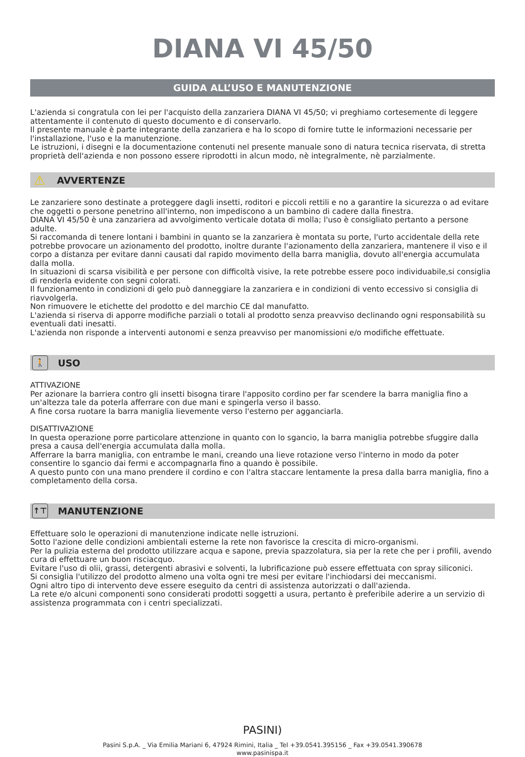DIANA VI 45/50
GUIDA ALL’USO E MANUTENZIONE
L'azienda si congratula con lei per l'acquisto della zanzariera DIANA VI 45/50; vi preghiamo cortesemente di leggere attentamente il contenuto di questo documento e di conservarlo.
Il presente manuale è parte integrante della zanzariera e ha lo scopo di fornire tutte le informazioni necessarie per l'installazione, l'uso e la manutenzione.
Le istruzioni, i disegni e la documentazione contenuti nel presente manuale sono di natura tecnica riservata, di stretta proprietà dell'azienda e non possono essere riprodotti in alcun modo, nè integralmente, nè parzialmente.
⚠ AVVERTENZE
Le zanzariere sono destinate a proteggere dagli insetti, roditori e piccoli rettili e no a garantire la sicurezza o ad evitare che oggetti o persone penetrino all'interno, non impediscono a un bambino di cadere dalla finestra.
DIANA VI 45/50 è una zanzariera ad avvolgimento verticale dotata di molla; l'uso è consigliato pertanto a persone adulte.
Si raccomanda di tenere lontani i bambini in quanto se la zanzariera è montata su porte, l'urto accidentale della rete potrebbe provocare un azionamento del prodotto, inoltre durante l'azionamento della zanzariera, mantenere il viso e il corpo a distanza per evitare danni causati dal rapido movimento della barra maniglia, dovuto all'energia accumulata dalla molla.
In situazioni di scarsa visibilità e per persone con difficoltà visive, la rete potrebbe essere poco individuabile,si consiglia di renderla evidente con segni colorati.
Il funzionamento in condizioni di gelo può danneggiare la zanzariera e in condizioni di vento eccessivo si consiglia di riavvolgerla.
Non rimuovere le etichette del prodotto e del marchio CE dal manufatto.
L'azienda si riserva di apporre modifiche parziali o totali al prodotto senza preavviso declinando ogni responsabilità su eventuali dati inesatti.
L'azienda non risponde a interventi autonomi e senza preavviso per manomissioni e/o modifiche effettuate.
🚶 USO
ATTIVAZIONE
Per azionare la barriera contro gli insetti bisogna tirare l'apposito cordino per far scendere la barra maniglia fino a un'altezza tale da poterla afferrare con due mani e spingerla verso il basso.
A fine corsa ruotare la barra maniglia lievemente verso l'esterno per agganciarla.
DISATTIVAZIONE
In questa operazione porre particolare attenzione in quanto con lo sgancio, la barra maniglia potrebbe sfuggire dalla presa a causa dell'energia accumulata dalla molla.
Afferrare la barra maniglia, con entrambe le mani, creando una lieve rotazione verso l'interno in modo da poter consentire lo sgancio dai fermi e accompagnarla fino a quando è possibile.
A questo punto con una mano prendere il cordino e con l'altra staccare lentamente la presa dalla barra maniglia, fino a completamento della corsa.
↑⊤ MANUTENZIONE
Effettuare solo le operazioni di manutenzione indicate nelle istruzioni.
Sotto l'azione delle condizioni ambientali esterne la rete non favorisce la crescita di micro-organismi.
Per la pulizia esterna del prodotto utilizzare acqua e sapone, previa spazzolatura, sia per la rete che per i profili, avendo cura di effettuare un buon risciacquo.
Evitare l'uso di olii, grassi, detergenti abrasivi e solventi, la lubrificazione può essere effettuata con spray siliconici.
Si consiglia l'utilizzo del prodotto almeno una volta ogni tre mesi per evitare l'inchiodarsi dei meccanismi.
Ogni altro tipo di intervento deve essere eseguito da centri di assistenza autorizzati o dall'azienda.
La rete e/o alcuni componenti sono considerati prodotti soggetti a usura, pertanto è preferibile aderire a un servizio di assistenza programmata con i centri specializzati.
PASINI)
Pasini S.p.A. _ Via Emilia Mariani 6, 47924 Rimini, Italia _ Tel +39.0541.395156 _ Fax +39.0541.390678
www.pasinispa.it